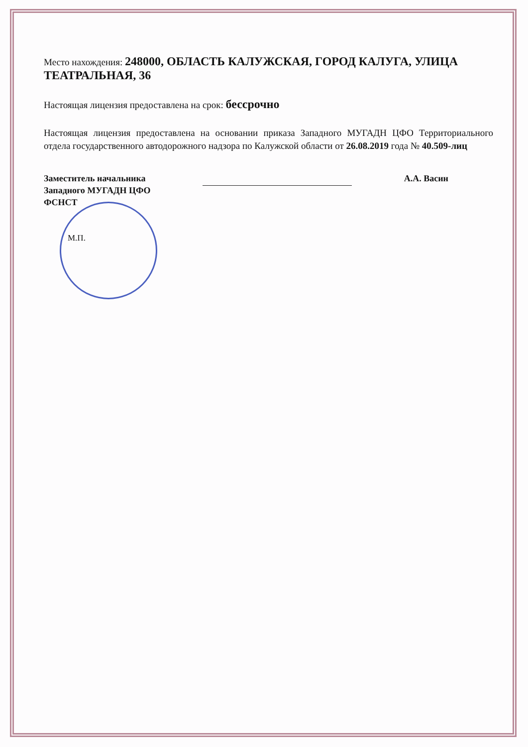Место нахождения: 248000, ОБЛАСТЬ КАЛУЖСКАЯ, ГОРОД КАЛУГА, УЛИЦА ТЕАТРАЛЬНАЯ, 36
Настоящая лицензия предоставлена на срок: бессрочно
Настоящая лицензия предоставлена на основании приказа Западного МУГАДН ЦФО Территориального отдела государственного автодорожного надзора по Калужской области от 26.08.2019 года № 40.509-лиц
Заместитель начальника
Западного МУГАДН ЦФО
ФСНСТ
А.А. Васин
М.П.